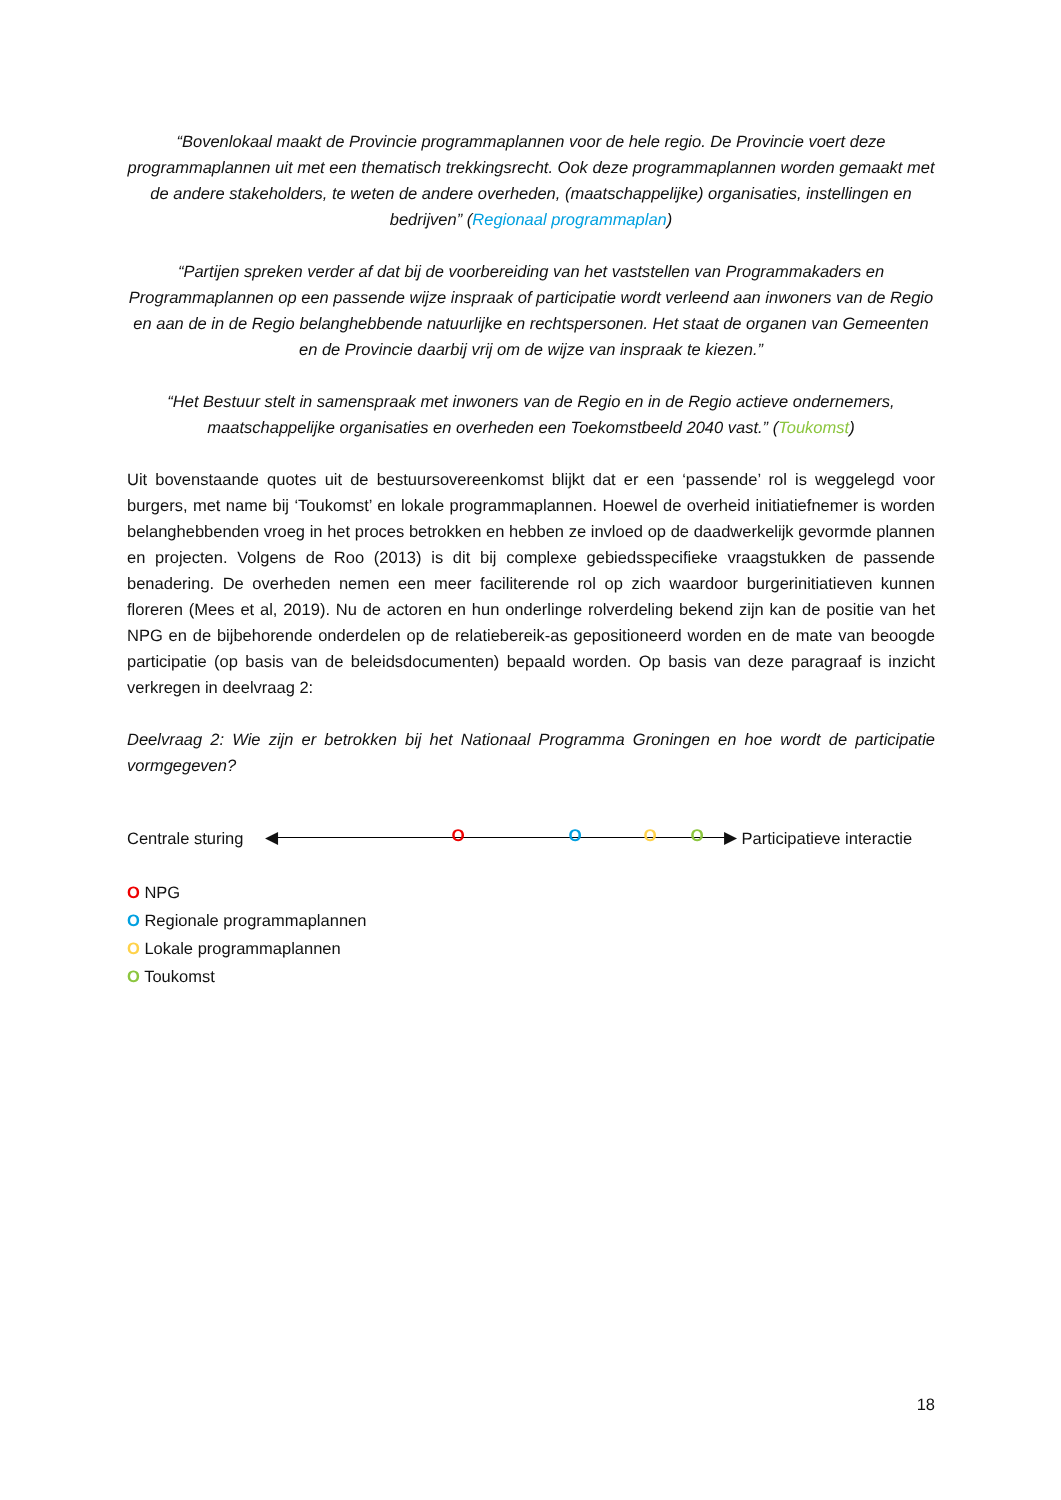“Bovenlokaal maakt de Provincie programmaplannen voor de hele regio. De Provincie voert deze programmaplannen uit met een thematisch trekkingsrecht. Ook deze programmaplannen worden gemaakt met de andere stakeholders, te weten de andere overheden, (maatschappelijke) organisaties, instellingen en bedrijven” (Regionaal programmaplan)
“Partijen spreken verder af dat bij de voorbereiding van het vaststellen van Programmakaders en Programmaplannen op een passende wijze inspraak of participatie wordt verleend aan inwoners van de Regio en aan de in de Regio belanghebbende natuurlijke en rechtspersonen. Het staat de organen van Gemeenten en de Provincie daarbij vrij om de wijze van inspraak te kiezen.”
“Het Bestuur stelt in samenspraak met inwoners van de Regio en in de Regio actieve ondernemers, maatschappelijke organisaties en overheden een Toekomstbeeld 2040 vast.” (Toukomst)
Uit bovenstaande quotes uit de bestuursovereenkomst blijkt dat er een ‘passende’ rol is weggelegd voor burgers, met name bij ‘Toukomst’ en lokale programmaplannen. Hoewel de overheid initiatiefnemer is worden belanghebbenden vroeg in het proces betrokken en hebben ze invloed op de daadwerkelijk gevormde plannen en projecten. Volgens de Roo (2013) is dit bij complexe gebiedsspecifieke vraagstukken de passende benadering. De overheden nemen een meer faciliterende rol op zich waardoor burgerinitiatieven kunnen floreren (Mees et al, 2019). Nu de actoren en hun onderlinge rolverdeling bekend zijn kan de positie van het NPG en de bijbehorende onderdelen op de relatiebereik-as gepositioneerd worden en de mate van beoogde participatie (op basis van de beleidsdocumenten) bepaald worden. Op basis van deze paragraaf is inzicht verkregen in deelvraag 2:
Deelvraag 2: Wie zijn er betrokken bij het Nationaal Programma Groningen en hoe wordt de participatie vormgegeven?
Centrale sturing
◀ ▶ O O O O
Participatieve interactie
O NPG
O Regionale programmaplannen
O Lokale programmaplannen
O Toukomst
18